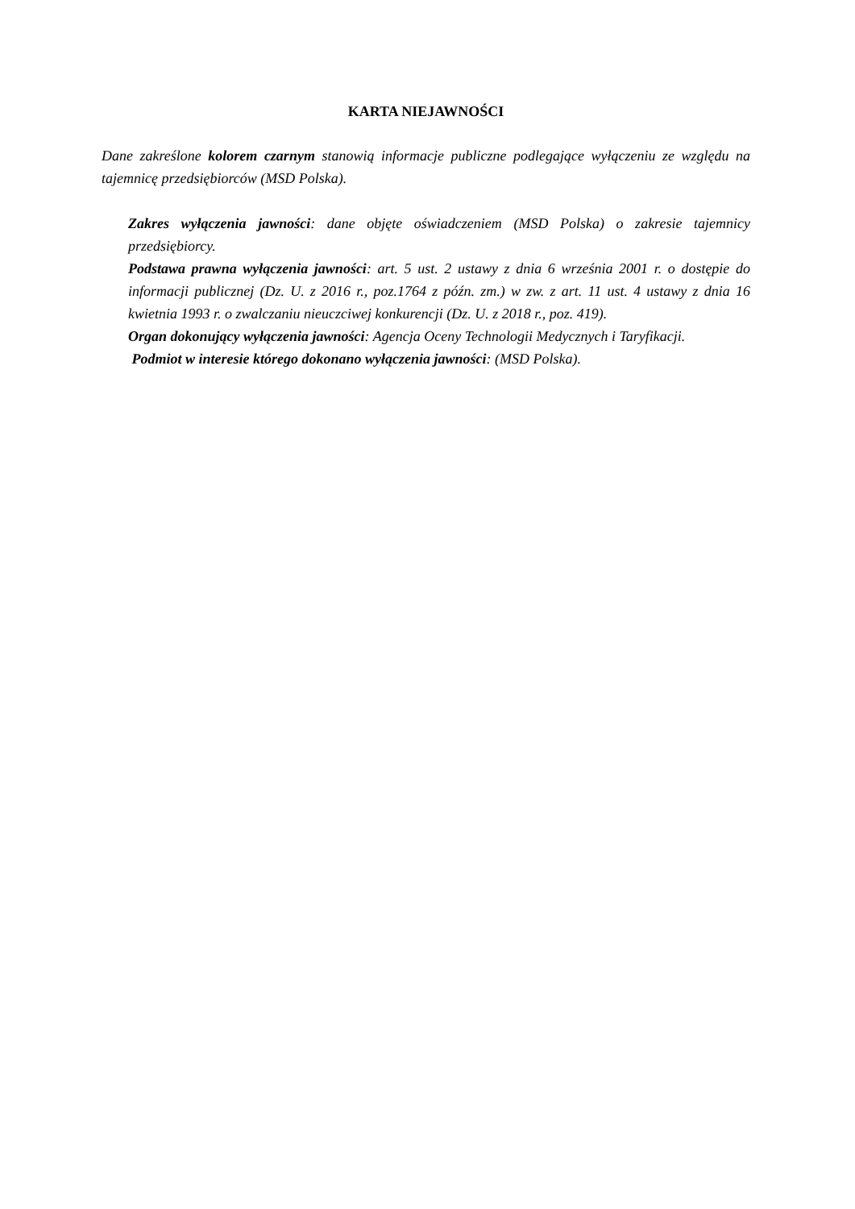KARTA NIEJAWNOŚCI
Dane zakreślone kolorem czarnym stanowią informacje publiczne podlegające wyłączeniu ze względu na tajemnicę przedsiębiorców (MSD Polska).
Zakres wyłączenia jawności: dane objęte oświadczeniem (MSD Polska) o zakresie tajemnicy przedsiębiorcy.
Podstawa prawna wyłączenia jawności: art. 5 ust. 2 ustawy z dnia 6 września 2001 r. o dostępie do informacji publicznej (Dz. U. z 2016 r., poz.1764 z późn. zm.) w zw. z art. 11 ust. 4 ustawy z dnia 16 kwietnia 1993 r. o zwalczaniu nieuczciwej konkurencji (Dz. U. z 2018 r., poz. 419).
Organ dokonujący wyłączenia jawności: Agencja Oceny Technologii Medycznych i Taryfikacji.
Podmiot w interesie którego dokonano wyłączenia jawności: (MSD Polska).